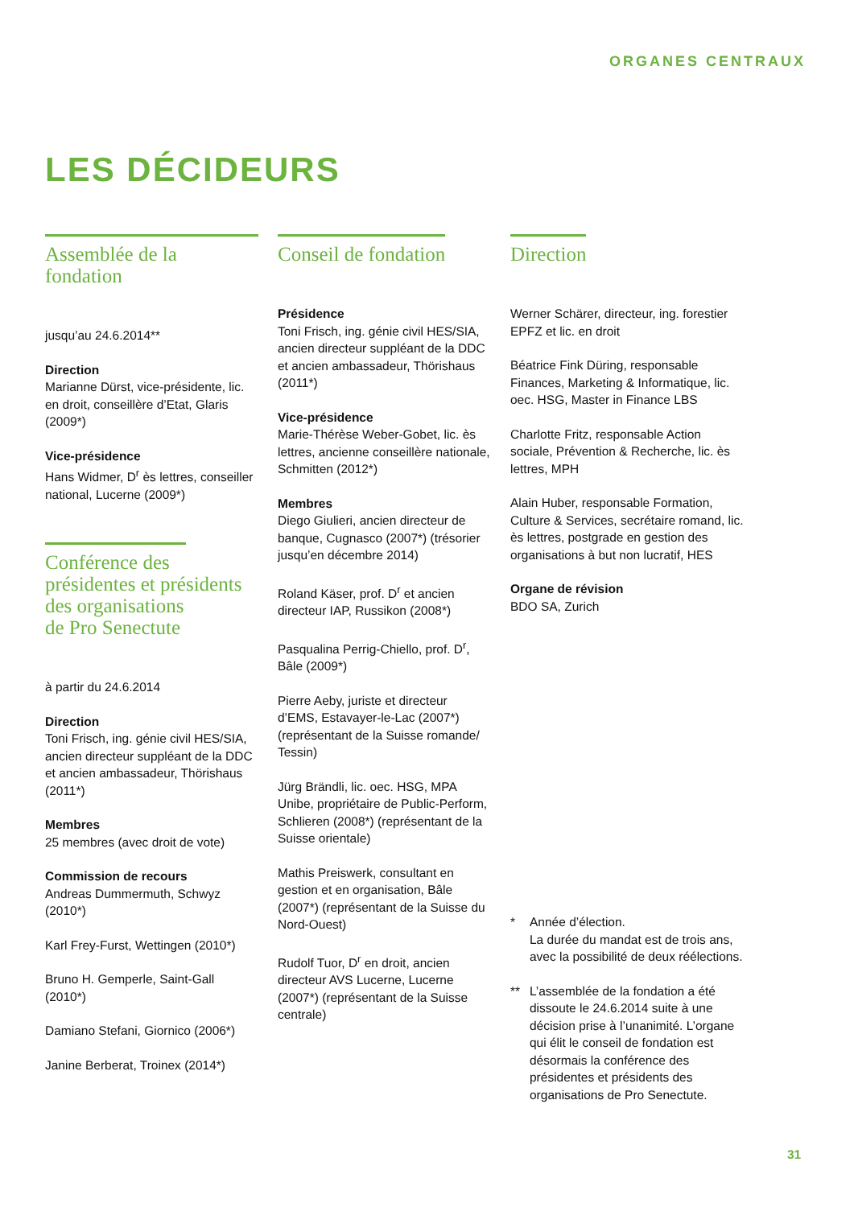ORGANES CENTRAUX
LES DÉCIDEURS
Assemblée de la fondation
jusqu’au 24.6.2014**
Direction
Marianne Dürst, vice-présidente, lic. en droit, conseillère d’Etat, Glaris (2009*)
Vice-présidence
Hans Widmer, D<sup>r</sup> ès lettres, conseiller national, Lucerne (2009*)
Conférence des
présidentes et présidents
des organisations
de Pro Senectute
à partir du 24.6.2014
Direction
Toni Frisch, ing. génie civil HES/SIA, ancien directeur suppléant de la DDC et ancien ambassadeur, Thörishaus (2011*)
Membres
25 membres (avec droit de vote)
Commission de recours
Andreas Dummermuth, Schwyz (2010*)
Karl Frey-Furst, Wettingen (2010*)
Bruno H. Gemperle, Saint-Gall (2010*)
Damiano Stefani, Giornico (2006*)
Janine Berberat, Troinex (2014*)
Conseil de fondation
Présidence
Toni Frisch, ing. génie civil HES/SIA, ancien directeur suppléant de la DDC et ancien ambassadeur, Thörishaus (2011*)
Vice-présidence
Marie-Thérèse Weber-Gobet, lic. ès lettres, ancienne conseillère nationale, Schmitten (2012*)
Membres
Diego Giulieri, ancien directeur de banque, Cugnasco (2007*) (trésorier jusqu’en décembre 2014)
Roland Käser, prof. D<sup>r</sup> et ancien directeur IAP, Russikon (2008*)
Pasqualina Perrig-Chiello, prof. D<sup>r</sup>, Bâle (2009*)
Pierre Aeby, juriste et directeur d’EMS, Estavayer-le-Lac (2007*) (représentant de la Suisse romande/ Tessin)
Jürg Brändli, lic. oec. HSG, MPA Unibe, propriétaire de Public-Perform, Schlieren (2008*) (représentant de la Suisse orientale)
Mathis Preiswerk, consultant en gestion et en organisation, Bâle (2007*) (représentant de la Suisse du Nord-Ouest)
Rudolf Tuor, D<sup>r</sup> en droit, ancien directeur AVS Lucerne, Lucerne (2007*) (représentant de la Suisse centrale)
Direction
Werner Schärer, directeur, ing. forestier EPFZ et lic. en droit
Béatrice Fink Düring, responsable Finances, Marketing & Informatique, lic. oec. HSG, Master in Finance LBS
Charlotte Fritz, responsable Action sociale, Prévention & Recherche, lic. ès lettres, MPH
Alain Huber, responsable Formation, Culture & Services, secrétaire romand, lic. ès lettres, postgrade en gestion des organisations à but non lucratif, HES
Organe de révision
BDO SA, Zurich
* Année d’élection.
La durée du mandat est de trois ans, avec la possibilité de deux réélections.
** L’assemblée de la fondation a été dissoute le 24.6.2014 suite à une décision prise à l’unanimité. L’organe qui élit le conseil de fondation est désormais la conférence des présidentes et présidents des organisations de Pro Senectute.
31